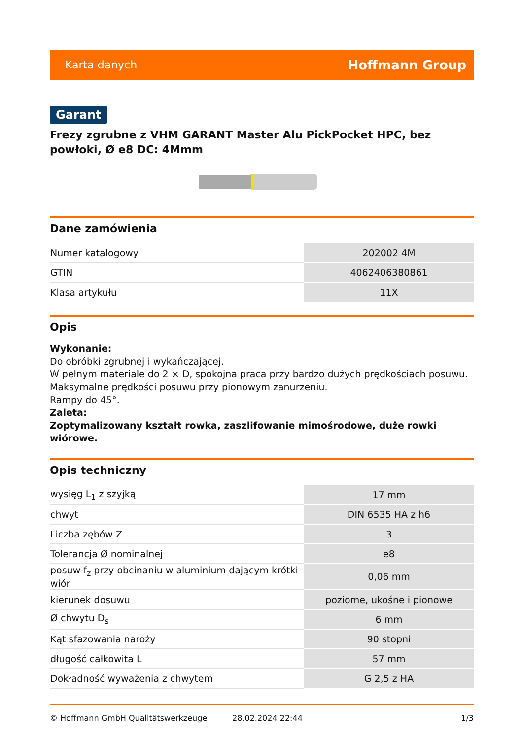Karta danych Hoffmann Group
Garant
Frezy zgrubne z VHM GARANT Master Alu PickPocket HPC, bez powłoki, Ø e8 DC: 4Mmm
Dane zamówienia
| Numer katalogowy | 202002 4M |
| GTIN | 4062406380861 |
| Klasa artykułu | 11X |
Opis
Wykonanie:
Do obróbki zgrubnej i wykańczającej.
W pełnym materiale do 2 × D, spokojna praca przy bardzo dużych prędkościach posuwu.
Maksymalne prędkości posuwu przy pionowym zanurzeniu.
Rampy do 45°.
Zaleta:
Zoptymalizowany kształt rowka, zaszlifowanie mimośrodowe, duże rowki wiórowe.
Opis techniczny
| wysięg L<sub>1</sub> z szyjką | 17 mm |
| chwyt | DIN 6535 HA z h6 |
| Liczba zębów Z | 3 |
| Tolerancja Ø nominalnej | e8 |
| posuw f<sub>z</sub> przy obcinaniu w aluminium dającym krótki wiór | 0,06 mm |
| kierunek dosuwu | poziome, ukośne i pionowe |
| Ø chwytu D<sub>s</sub> | 6 mm |
| Kąt sfazowania naroży | 90 stopni |
| długość całkowita L | 57 mm |
| Dokładność wyważenia z chwytem | G 2,5 z HA |
© Hoffmann GmbH Qualitätswerkzeuge 28.02.2024 22:44 1/3